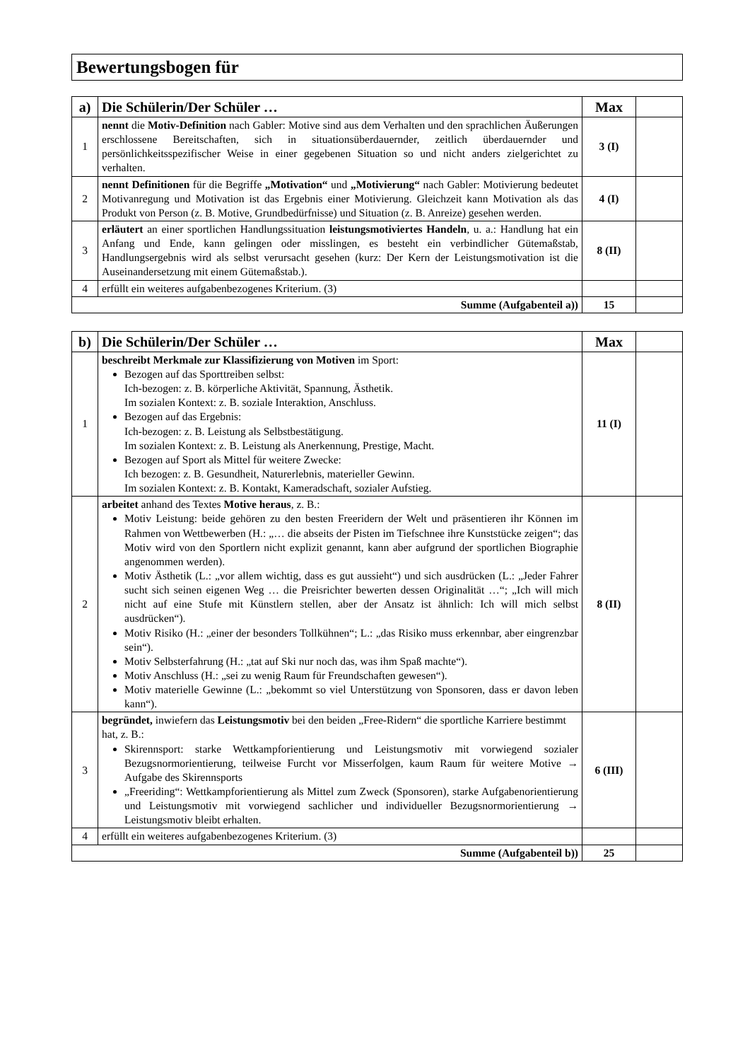Bewertungsbogen für
| a) | Die Schülerin/Der Schüler … | Max | |
| --- | --- | --- | --- |
| 1 | nennt die Motiv-Definition nach Gabler: Motive sind aus dem Verhalten und den sprachlichen Äußerungen erschlossene Bereitschaften, sich in situationsüberdauernder, zeitlich überdauernder und persönlichkeitsspezifischer Weise in einer gegebenen Situation so und nicht anders zielgerichtet zu verhalten. | 3 (I) | |
| 2 | nennt Definitionen für die Begriffe „Motivation“ und „Motivierung“ nach Gabler: Motivierung bedeutet Motivanregung und Motivation ist das Ergebnis einer Motivierung. Gleichzeit kann Motivation als das Produkt von Person (z. B. Motive, Grundbedürfnisse) und Situation (z. B. Anreize) gesehen werden. | 4 (I) | |
| 3 | erläutert an einer sportlichen Handlungssituation leistungsmotiviertes Handeln , u. a.: Handlung hat ein Anfang und Ende, kann gelingen oder misslingen, es besteht ein verbindlicher Gütemaßstab, Handlungsergebnis wird als selbst verursacht gesehen (kurz: Der Kern der Leistungsmotivation ist die Auseinandersetzung mit einem Gütemaßstab.). | 8 (II) | |
| 4 | erfüllt ein weiteres aufgabenbezogenes Kriterium. (3) | | |
| Summe (Aufgabenteil a)) | | 15 | |
| b) | Die Schülerin/Der Schüler … | Max | |
| --- | --- | --- | --- |
| 1 | beschreibt Merkmale zur Klassifizierung von Motiven im Sport: Bezogen auf das Sporttreiben selbst: Ich-bezogen: z. B. körperliche Aktivität, Spannung, Ästhetik. Im sozialen Kontext: z. B. soziale Interaktion, Anschluss. Bezogen auf das Ergebnis: Ich-bezogen: z. B. Leistung als Selbstbestätigung. Im sozialen Kontext: z. B. Leistung als Anerkennung, Prestige, Macht. Bezogen auf Sport als Mittel für weitere Zwecke: Ich bezogen: z. B. Gesundheit, Naturerlebnis, materieller Gewinn. Im sozialen Kontext: z. B. Kontakt, Kameradschaft, sozialer Aufstieg. | 11 (I) | |
| 2 | arbeitet anhand des Textes Motive heraus , z. B.: Motiv Leistung: beide gehören zu den besten Freeridern der Welt und präsentieren ihr Können im Rahmen von Wettbewerben (H.: „… die abseits der Pisten im Tiefschnee ihre Kunststücke zeigen“; das Motiv wird von den Sportlern nicht explizit genannt, kann aber aufgrund der sportlichen Biographie angenommen werden). Motiv Ästhetik (L.: „vor allem wichtig, dass es gut aussieht“) und sich ausdrücken (L.: „Jeder Fahrer sucht sich seinen eigenen Weg … die Preisrichter bewerten dessen Originalität …“; „Ich will mich nicht auf eine Stufe mit Künstlern stellen, aber der Ansatz ist ähnlich: Ich will mich selbst ausdrücken“). Motiv Risiko (H.: „einer der besonders Tollkühnen“; L.: „das Risiko muss erkennbar, aber eingrenzbar sein“). Motiv Selbsterfahrung (H.: „tat auf Ski nur noch das, was ihm Spaß machte“). Motiv Anschluss (H.: „sei zu wenig Raum für Freundschaften gewesen“). Motiv materielle Gewinne (L.: „bekommt so viel Unterstützung von Sponsoren, dass er davon leben kann“). | 8 (II) | |
| 3 | begründet, inwiefern das Leistungsmotiv bei den beiden „Free-Ridern“ die sportliche Karriere bestimmt hat, z. B.: Skirennsport: starke Wettkampforientierung und Leistungsmotiv mit vorwiegend sozialer Bezugsnormorientierung, teilweise Furcht vor Misserfolgen, kaum Raum für weitere Motive → Aufgabe des Skirennsports „Freeriding“: Wettkampforientierung als Mittel zum Zweck (Sponsoren), starke Aufgabenorientierung und Leistungsmotiv mit vorwiegend sachlicher und individueller Bezugsnormorientierung → Leistungsmotiv bleibt erhalten. | 6 (III) | |
| 4 | erfüllt ein weiteres aufgabenbezogenes Kriterium. (3) | | |
| Summe (Aufgabenteil b)) | | 25 | |